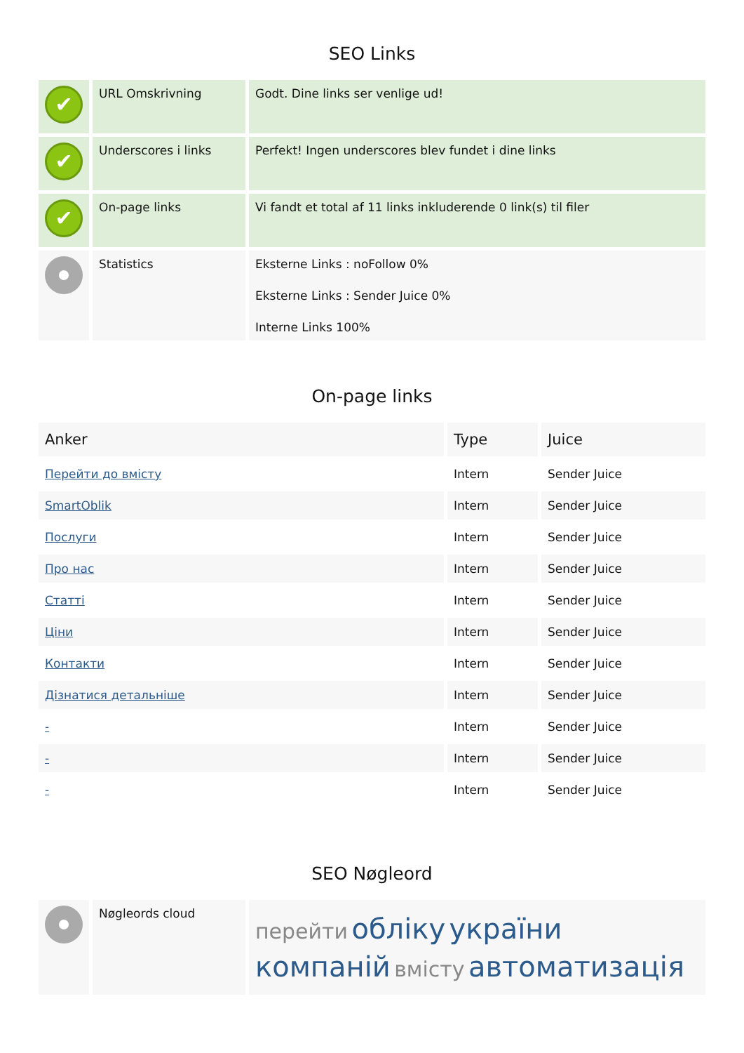SEO Links
| ✔ | URL Omskrivning | Godt. Dine links ser venlige ud! |
| ✔ | Underscores i links | Perfekt! Ingen underscores blev fundet i dine links |
| ✔ | On-page links | Vi fandt et total af 11 links inkluderende 0 link(s) til filer |
| | Statistics | Eksterne Links : noFollow 0% Eksterne Links : Sender Juice 0% Interne Links 100% |
On-page links
| Anker | Type | Juice |
| --- | --- | --- |
| Перейти до вмісту | Intern | Sender Juice |
| SmartOblik | Intern | Sender Juice |
| Послуги | Intern | Sender Juice |
| Про нас | Intern | Sender Juice |
| Статті | Intern | Sender Juice |
| Ціни | Intern | Sender Juice |
| Контакти | Intern | Sender Juice |
| Дізнатися детальніше | Intern | Sender Juice |
| - | Intern | Sender Juice |
| - | Intern | Sender Juice |
| - | Intern | Sender Juice |
SEO Nøgleord
| | Nøgleords cloud | перейти обліку україни компаній вмісту автоматизація |